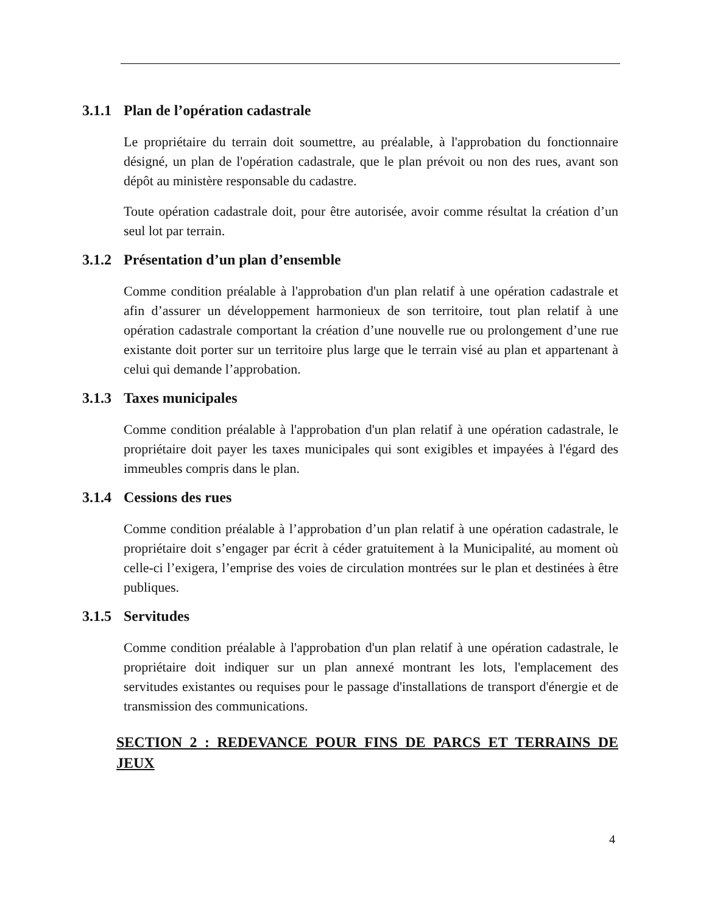3.1.1 Plan de l’opération cadastrale
Le propriétaire du terrain doit soumettre, au préalable, à l'approbation du fonctionnaire désigné, un plan de l'opération cadastrale, que le plan prévoit ou non des rues, avant son dépôt au ministère responsable du cadastre.
Toute opération cadastrale doit, pour être autorisée, avoir comme résultat la création d’un seul lot par terrain.
3.1.2 Présentation d’un plan d’ensemble
Comme condition préalable à l'approbation d'un plan relatif à une opération cadastrale et afin d’assurer un développement harmonieux de son territoire, tout plan relatif à une opération cadastrale comportant la création d’une nouvelle rue ou prolongement d’une rue existante doit porter sur un territoire plus large que le terrain visé au plan et appartenant à celui qui demande l’approbation.
3.1.3 Taxes municipales
Comme condition préalable à l'approbation d'un plan relatif à une opération cadastrale, le propriétaire doit payer les taxes municipales qui sont exigibles et impayées à l'égard des immeubles compris dans le plan.
3.1.4 Cessions des rues
Comme condition préalable à l’approbation d’un plan relatif à une opération cadastrale, le propriétaire doit s’engager par écrit à céder gratuitement à la Municipalité, au moment où celle-ci l’exigera, l’emprise des voies de circulation montrées sur le plan et destinées à être publiques.
3.1.5 Servitudes
Comme condition préalable à l'approbation d'un plan relatif à une opération cadastrale, le propriétaire doit indiquer sur un plan annexé montrant les lots, l'emplacement des servitudes existantes ou requises pour le passage d'installations de transport d'énergie et de transmission des communications.
SECTION 2 : REDEVANCE POUR FINS DE PARCS ET TERRAINS DE JEUX
4